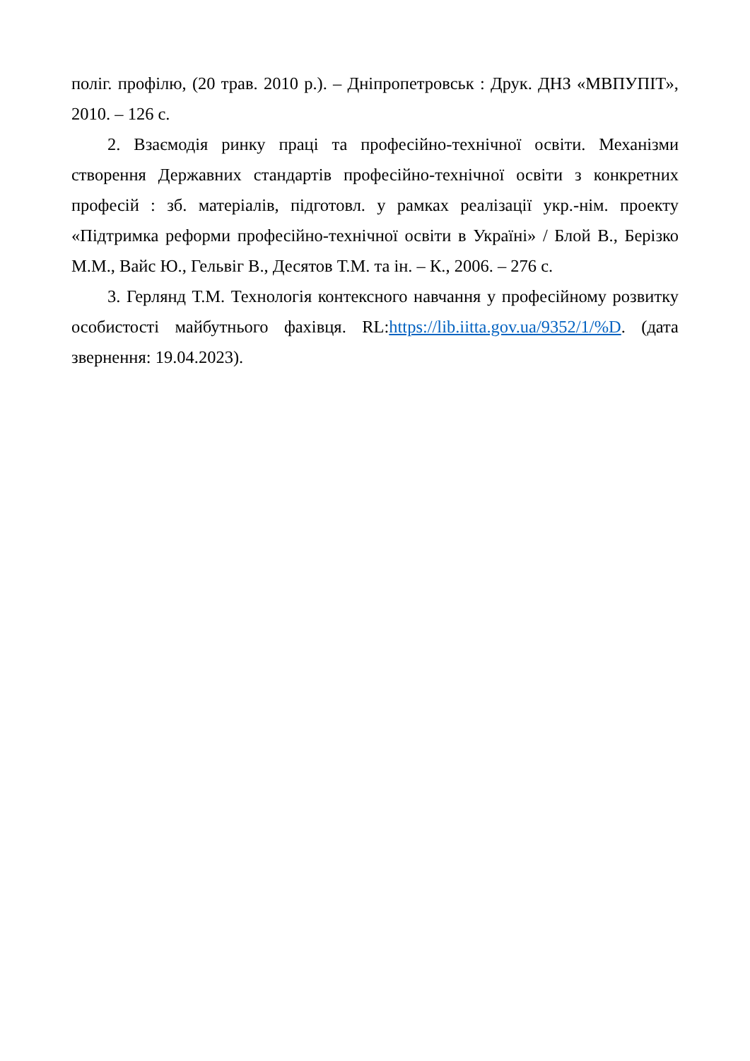поліг. профілю, (20 трав. 2010 р.). – Дніпропетровськ : Друк. ДНЗ «МВПУПІТ», 2010. – 126 с.
2. Взаємодія ринку праці та професійно-технічної освіти. Механізми створення Державних стандартів професійно-технічної освіти з конкретних професій : зб. матеріалів, підготовл. у рамках реалізації укр.-нім. проекту «Підтримка реформи професійно-технічної освіти в Україні» / Блой В., Берізко М.М., Вайс Ю., Гельвіг В., Десятов Т.М. та ін. – К., 2006. – 276 с.
3. Герлянд Т.М. Технологія контексного навчання у професійному розвитку особистості майбутнього фахівця. RL:https://lib.iitta.gov.ua/9352/1/%D. (дата звернення: 19.04.2023).